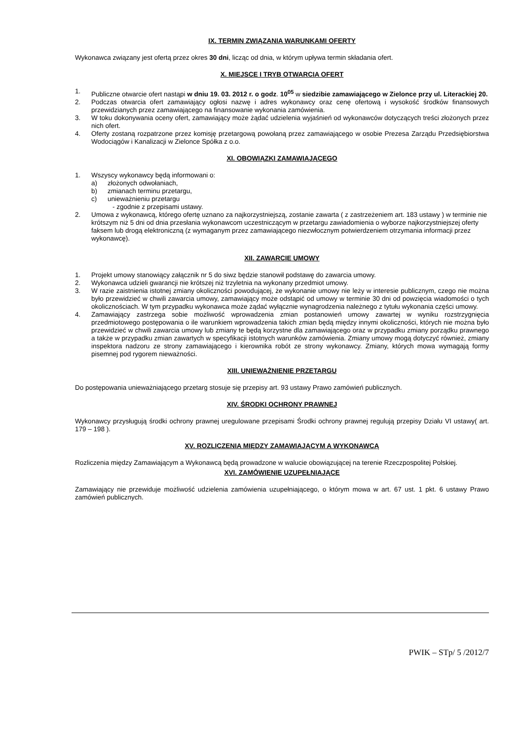IX. TERMIN ZWIĄZANIA WARUNKAMI OFERTY
Wykonawca związany jest ofertą przez okres 30 dni, licząc od dnia, w którym upływa termin składania ofert.
X. MIEJSCE I TRYB OTWARCIA OFERT
1. Publiczne otwarcie ofert nastąpi w dniu 19. 03. 2012 r. o godz. 10<sup>05</sup> w siedzibie zamawiającego w Zielonce przy ul. Literackiej 20.
2. Podczas otwarcia ofert zamawiający ogłosi nazwę i adres wykonawcy oraz cenę ofertową i wysokość środków finansowych przewidzianych przez zamawiającego na finansowanie wykonania zamówienia.
3. W toku dokonywania oceny ofert, zamawiający może żądać udzielenia wyjaśnień od wykonawców dotyczących treści złożonych przez nich ofert.
4. Oferty zostaną rozpatrzone przez komisję przetargową powołaną przez zamawiającego w osobie Prezesa Zarządu Przedsiębiorstwa Wodociągów i Kanalizacji w Zielonce Spółka z o.o.
XI. OBOWIĄZKI ZAMAWIAJĄCEGO
1. Wszyscy wykonawcy będą informowani o:
a) złożonych odwołaniach,
b) zmianach terminu przetargu,
c) unieważnieniu przetargu
- zgodnie z przepisami ustawy.
2. Umowa z wykonawcą, którego ofertę uznano za najkorzystniejszą, zostanie zawarta ( z zastrzeżeniem art. 183 ustawy ) w terminie nie krótszym niż 5 dni od dnia przesłania wykonawcom uczestniczącym w przetargu zawiadomienia o wyborze najkorzystniejszej oferty faksem lub drogą elektroniczną (z wymaganym przez zamawiającego niezwłocznym potwierdzeniem otrzymania informacji przez wykonawcę).
XII. ZAWARCIE UMOWY
1. Projekt umowy stanowiący załącznik nr 5 do siwz będzie stanowił podstawę do zawarcia umowy.
2. Wykonawca udzieli gwarancji nie krótszej niż trzyletnia na wykonany przedmiot umowy.
3. W razie zaistnienia istotnej zmiany okoliczności powodującej, że wykonanie umowy nie leży w interesie publicznym, czego nie można było przewidzieć w chwili zawarcia umowy, zamawiający może odstąpić od umowy w terminie 30 dni od powzięcia wiadomości o tych okolicznościach. W tym przypadku wykonawca może żądać wyłącznie wynagrodzenia należnego z tytułu wykonania części umowy.
4. Zamawiający zastrzega sobie możliwość wprowadzenia zmian postanowień umowy zawartej w wyniku rozstrzygnięcia przedmiotowego postępowania o ile warunkiem wprowadzenia takich zmian będą między innymi okoliczności, których nie można było przewidzieć w chwili zawarcia umowy lub zmiany te będą korzystne dla zamawiającego oraz w przypadku zmiany porządku prawnego a także w przypadku zmian zawartych w specyfikacji istotnych warunków zamówienia. Zmiany umowy mogą dotyczyć również, zmiany inspektora nadzoru ze strony zamawiającego i kierownika robót ze strony wykonawcy. Zmiany, których mowa wymagają formy pisemnej pod rygorem nieważności.
XIII. UNIEWAŻNIENIE PRZETARGU
Do postępowania unieważniającego przetarg stosuje się przepisy art. 93 ustawy Prawo zamówień publicznych.
XIV. ŚRODKI OCHRONY PRAWNEJ
Wykonawcy przysługują środki ochrony prawnej uregulowane przepisami Środki ochrony prawnej regulują przepisy Działu VI ustawy( art. 179 – 198 ).
XV. ROZLICZENIA MIĘDZY ZAMAWIAJĄCYM A WYKONAWCĄ
Rozliczenia między Zamawiającym a Wykonawcą będą prowadzone w walucie obowiązującej na terenie Rzeczpospolitej Polskiej.
XVI. ZAMÓWIENIE UZUPEŁNIAJĄCE
Zamawiający nie przewiduje możliwość udzielenia zamówienia uzupełniającego, o którym mowa w art. 67 ust. 1 pkt. 6 ustawy Prawo zamówień publicznych.
PWIK – STp/ 5 /2012/7